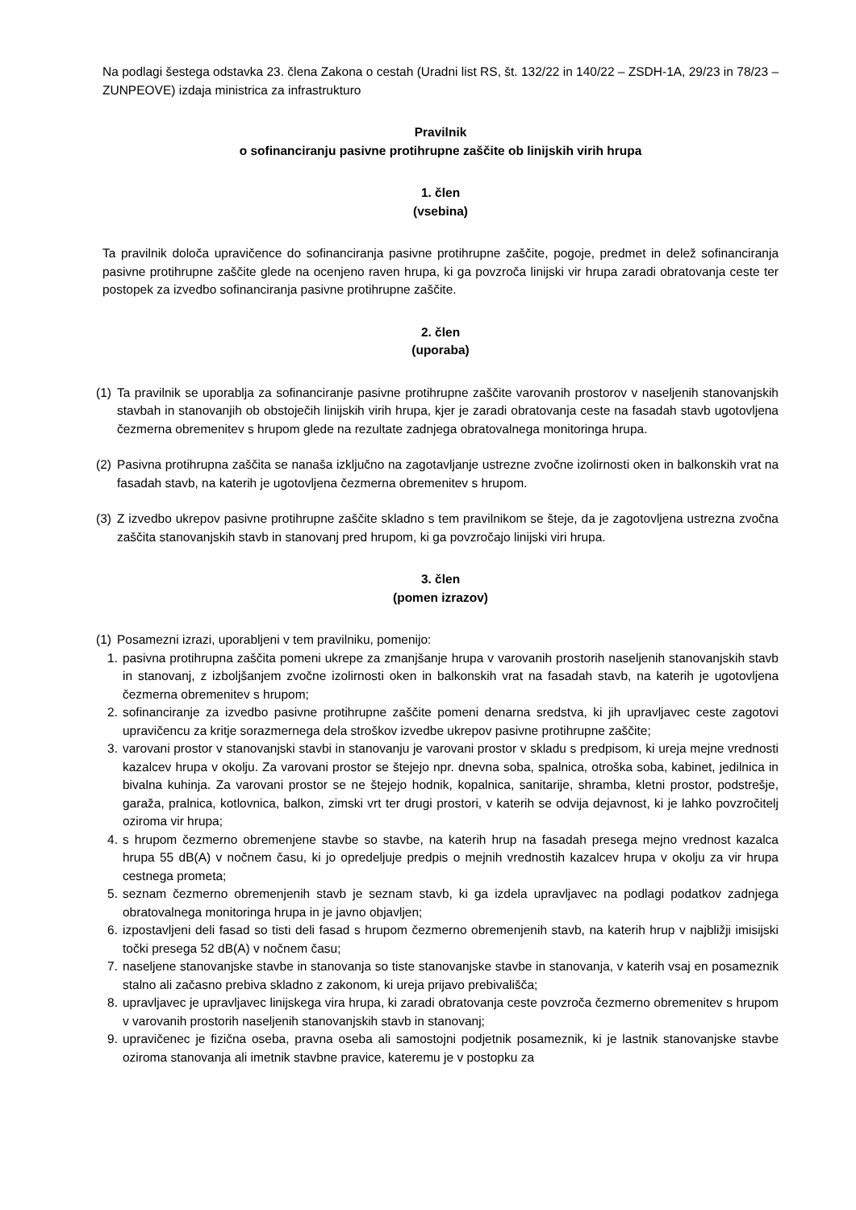Na podlagi šestega odstavka 23. člena Zakona o cestah (Uradni list RS, št. 132/22 in 140/22 – ZSDH-1A, 29/23 in 78/23 – ZUNPEOVE) izdaja ministrica za infrastrukturo
Pravilnik
o sofinanciranju pasivne protihrupne zaščite ob linijskih virih hrupa
1. člen
(vsebina)
Ta pravilnik določa upravičence do sofinanciranja pasivne protihrupne zaščite, pogoje, predmet in delež sofinanciranja pasivne protihrupne zaščite glede na ocenjeno raven hrupa, ki ga povzroča linijski vir hrupa zaradi obratovanja ceste ter postopek za izvedbo sofinanciranja pasivne protihrupne zaščite.
2. člen
(uporaba)
(1) Ta pravilnik se uporablja za sofinanciranje pasivne protihrupne zaščite varovanih prostorov v naseljenih stanovanjskih stavbah in stanovanjih ob obstoječih linijskih virih hrupa, kjer je zaradi obratovanja ceste na fasadah stavb ugotovljena čezmerna obremenitev s hrupom glede na rezultate zadnjega obratovalnega monitoringa hrupa.
(2) Pasivna protihrupna zaščita se nanaša izključno na zagotavljanje ustrezne zvočne izolirnosti oken in balkonskih vrat na fasadah stavb, na katerih je ugotovljena čezmerna obremenitev s hrupom.
(3) Z izvedbo ukrepov pasivne protihrupne zaščite skladno s tem pravilnikom se šteje, da je zagotovljena ustrezna zvočna zaščita stanovanjskih stavb in stanovanj pred hrupom, ki ga povzročajo linijski viri hrupa.
3. člen
(pomen izrazov)
(1) Posamezni izrazi, uporabljeni v tem pravilniku, pomenijo:
1. pasivna protihrupna zaščita pomeni ukrepe za zmanjšanje hrupa v varovanih prostorih naseljenih stanovanjskih stavb in stanovanj, z izboljšanjem zvočne izolirnosti oken in balkonskih vrat na fasadah stavb, na katerih je ugotovljena čezmerna obremenitev s hrupom;
2. sofinanciranje za izvedbo pasivne protihrupne zaščite pomeni denarna sredstva, ki jih upravljavec ceste zagotovi upravičencu za kritje sorazmernega dela stroškov izvedbe ukrepov pasivne protihrupne zaščite;
3. varovani prostor v stanovanjski stavbi in stanovanju je varovani prostor v skladu s predpisom, ki ureja mejne vrednosti kazalcev hrupa v okolju. Za varovani prostor se štejejo npr. dnevna soba, spalnica, otroška soba, kabinet, jedilnica in bivalna kuhinja. Za varovani prostor se ne štejejo hodnik, kopalnica, sanitarije, shramba, kletni prostor, podstrešje, garaža, pralnica, kotlovnica, balkon, zimski vrt ter drugi prostori, v katerih se odvija dejavnost, ki je lahko povzročitelj oziroma vir hrupa;
4. s hrupom čezmerno obremenjene stavbe so stavbe, na katerih hrup na fasadah presega mejno vrednost kazalca hrupa 55 dB(A) v nočnem času, ki jo opredeljuje predpis o mejnih vrednostih kazalcev hrupa v okolju za vir hrupa cestnega prometa;
5. seznam čezmerno obremenjenih stavb je seznam stavb, ki ga izdela upravljavec na podlagi podatkov zadnjega obratovalnega monitoringa hrupa in je javno objavljen;
6. izpostavljeni deli fasad so tisti deli fasad s hrupom čezmerno obremenjenih stavb, na katerih hrup v najbližji imisijski točki presega 52 dB(A) v nočnem času;
7. naseljene stanovanjske stavbe in stanovanja so tiste stanovanjske stavbe in stanovanja, v katerih vsaj en posameznik stalno ali začasno prebiva skladno z zakonom, ki ureja prijavo prebivališča;
8. upravljavec je upravljavec linijskega vira hrupa, ki zaradi obratovanja ceste povzroča čezmerno obremenitev s hrupom v varovanih prostorih naseljenih stanovanjskih stavb in stanovanj;
9. upravičenec je fizična oseba, pravna oseba ali samostojni podjetnik posameznik, ki je lastnik stanovanjske stavbe oziroma stanovanja ali imetnik stavbne pravice, kateremu je v postopku za